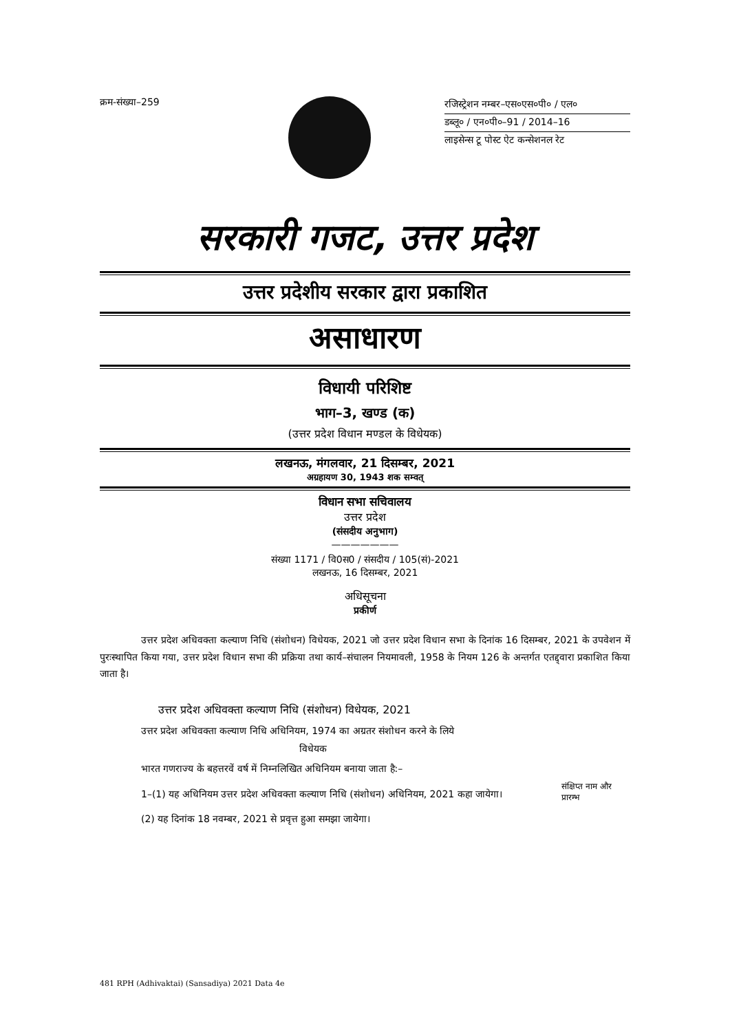क्रम-संख्या–259
रजिस्ट्रेशन नम्बर–एस०एस०पी० / एल०
डब्लू० / एन०पी०–91 / 2014–16
लाइसेन्स टू पोस्ट ऐट कन्सेशनल रेट
सरकारी गजट, उत्तर प्रदेश
उत्तर प्रदेशीय सरकार द्वारा प्रकाशित
असाधारण
विधायी परिशिष्ट
भाग–3, खण्ड (क)
(उत्तर प्रदेश विधान मण्डल के विधेयक)
लखनऊ, मंगलवार, 21 दिसम्बर, 2021
अग्रहायण 30, 1943 शक सम्वत्
विधान सभा सचिवालय
उत्तर प्रदेश
(संसदीय अनुभाग)
———————
संख्या 1171 / वि0स0 / संसदीय / 105(सं)-2021
लखनऊ, 16 दिसम्बर, 2021
अधिसूचना
प्रकीर्ण
उत्तर प्रदेश अधिवक्ता कल्याण निधि (संशोधन) विधेयक, 2021 जो उत्तर प्रदेश विधान सभा के दिनांक 16 दिसम्बर, 2021 के उपवेशन में पुरःस्थापित किया गया, उत्तर प्रदेश विधान सभा की प्रक्रिया तथा कार्य–संचालन नियमावली, 1958 के नियम 126 के अन्तर्गत एतद्द्वारा प्रकाशित किया जाता है।
उत्तर प्रदेश अधिवक्ता कल्याण निधि (संशोधन) विधेयक, 2021
उत्तर प्रदेश अधिवक्ता कल्याण निधि अधिनियम, 1974 का अग्रतर संशोधन करने के लिये
विधेयक
भारत गणराज्य के बहत्तरवें वर्ष में निम्नलिखित अधिनियम बनाया जाता है:–
1–(1) यह अधिनियम उत्तर प्रदेश अधिवक्ता कल्याण निधि (संशोधन) अधिनियम, 2021 कहा जायेगा।
संक्षिप्त नाम और प्रारम्भ
(2) यह दिनांक 18 नवम्बर, 2021 से प्रवृत्त हुआ समझा जायेगा।
481 RPH (Adhivaktai) (Sansadiya) 2021 Data 4e